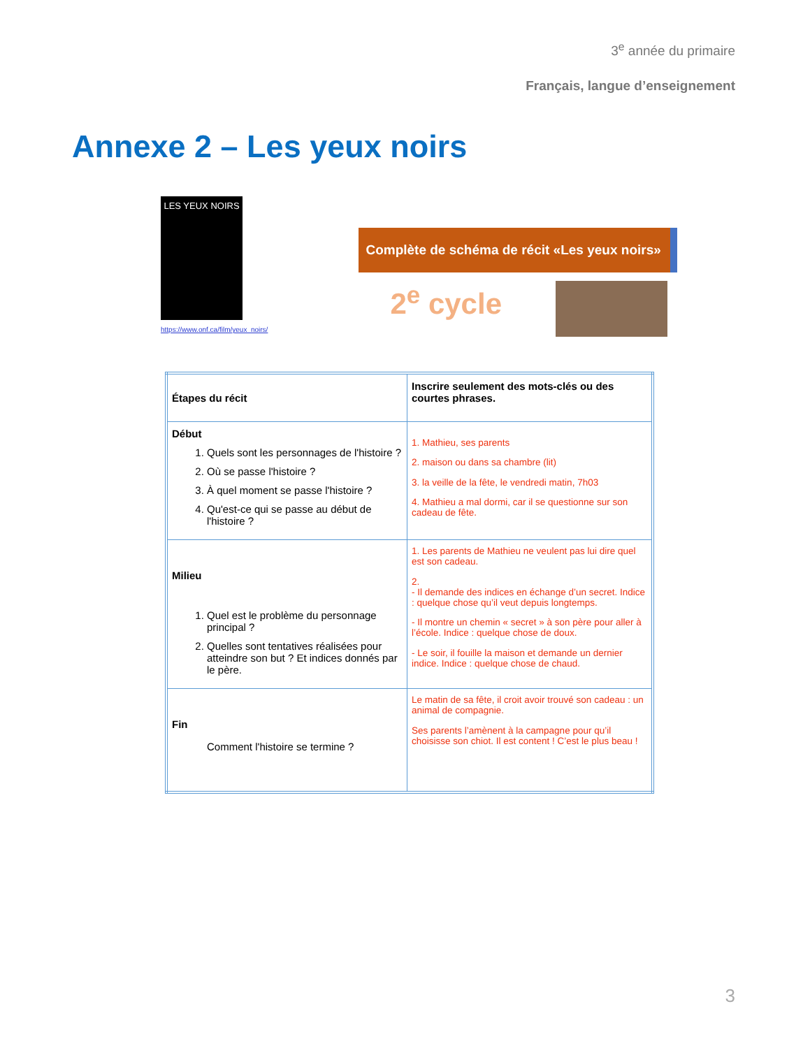3<sup>e</sup> année du primaire
Français, langue d’enseignement
Annexe 2 – Les yeux noirs
LES YEUX NOIRS
https://www.onf.ca/film/yeux_noirs/
Complète de schéma de récit «Les yeux noirs»
2<sup>e</sup> cycle
| Étapes du récit | Inscrire seulement des mots-clés ou des courtes phrases. |
| Début 1. Quels sont les personnages de l'histoire ? 2. Où se passe l'histoire ? 3. À quel moment se passe l'histoire ? 4. Qu'est-ce qui se passe au début de l'histoire ? | 1. Mathieu, ses parents 2. maison ou dans sa chambre (lit) 3. la veille de la fête, le vendredi matin, 7h03 4. Mathieu a mal dormi, car il se questionne sur son cadeau de fête. |
| Milieu 1. Quel est le problème du personnage principal ? 2. Quelles sont tentatives réalisées pour atteindre son but ? Et indices donnés par le père. | 1. Les parents de Mathieu ne veulent pas lui dire quel est son cadeau. 2. - Il demande des indices en échange d’un secret. Indice : quelque chose qu’il veut depuis longtemps. - Il montre un chemin « secret » à son père pour aller à l’école. Indice : quelque chose de doux. - Le soir, il fouille la maison et demande un dernier indice. Indice : quelque chose de chaud. |
| Fin Comment l'histoire se termine ? | Le matin de sa fête, il croit avoir trouvé son cadeau : un animal de compagnie. Ses parents l’amènent à la campagne pour qu’il choisisse son chiot. Il est content ! C’est le plus beau ! |
3